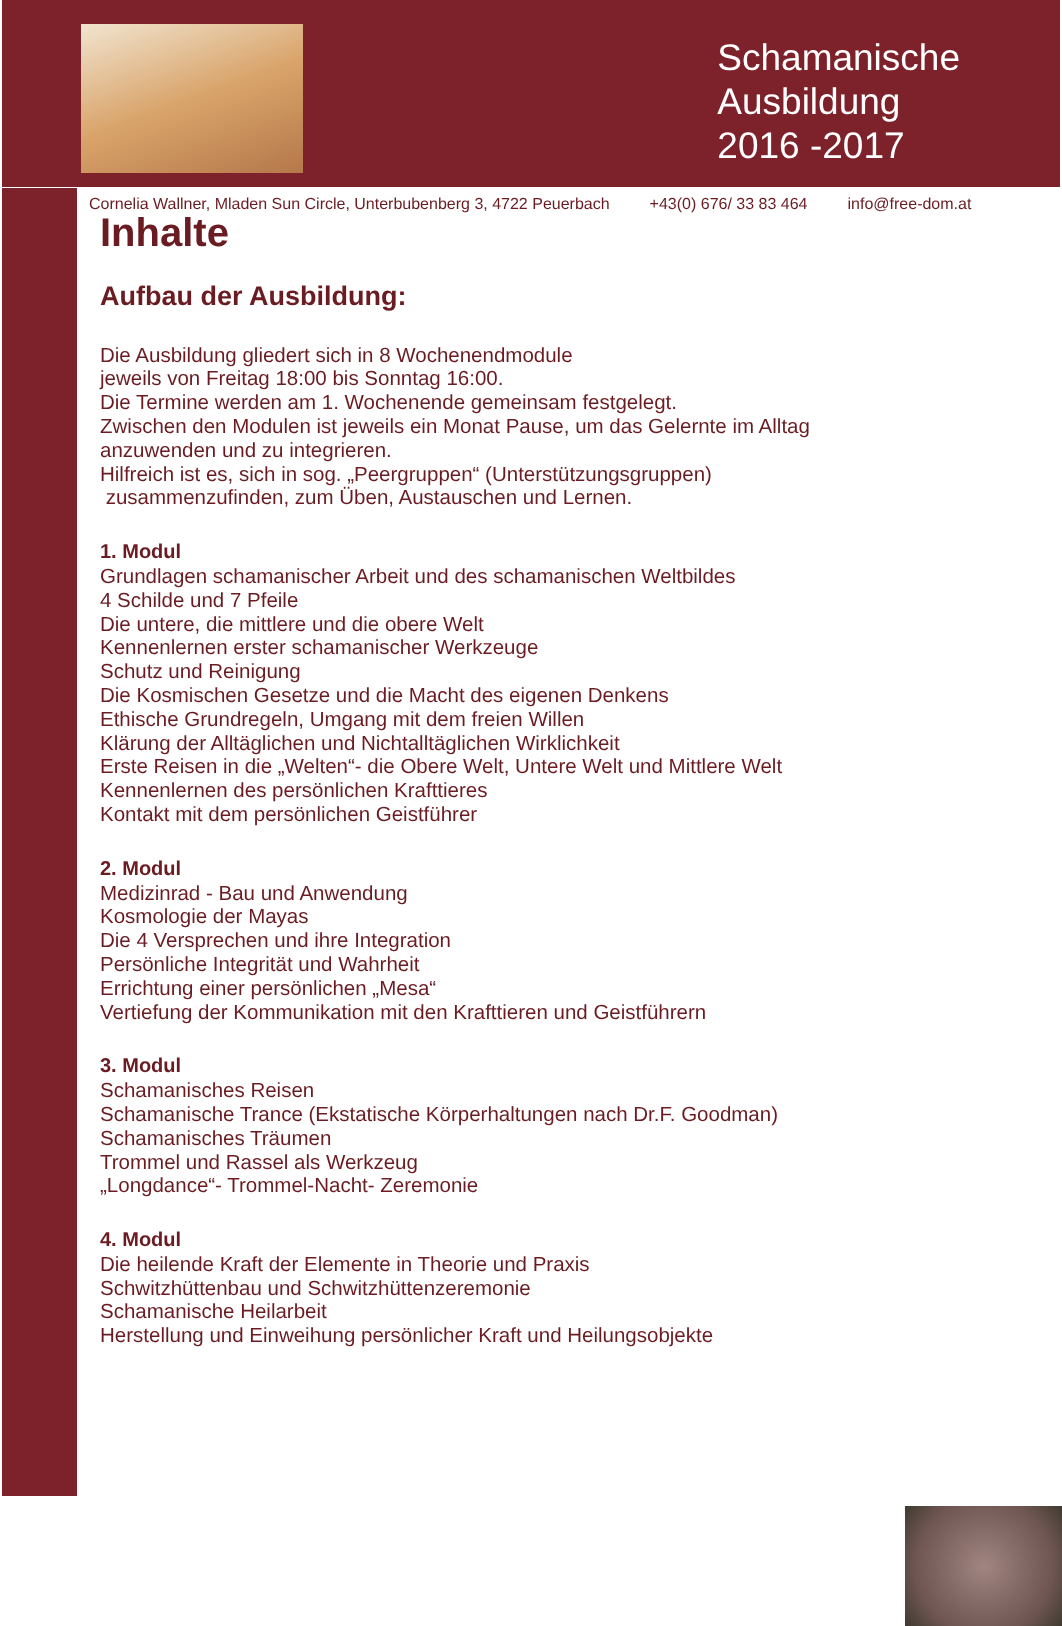Schamanische
Ausbildung
2016 -2017
Cornelia Wallner, Mladen Sun Circle, Unterbubenberg 3, 4722 Peuerbach +43(0) 676/ 33 83 464 info@free-dom.at
Inhalte
Aufbau der Ausbildung:
Die Ausbildung gliedert sich in 8 Wochenendmodule
jeweils von Freitag 18:00 bis Sonntag 16:00.
Die Termine werden am 1. Wochenende gemeinsam festgelegt.
Zwischen den Modulen ist jeweils ein Monat Pause, um das Gelernte im Alltag
anzuwenden und zu integrieren.
Hilfreich ist es, sich in sog. „Peergruppen“ (Unterstützungsgruppen)
zusammenzufinden, zum Üben, Austauschen und Lernen.
1. Modul
Grundlagen schamanischer Arbeit und des schamanischen Weltbildes
4 Schilde und 7 Pfeile
Die untere, die mittlere und die obere Welt
Kennenlernen erster schamanischer Werkzeuge
Schutz und Reinigung
Die Kosmischen Gesetze und die Macht des eigenen Denkens
Ethische Grundregeln, Umgang mit dem freien Willen
Klärung der Alltäglichen und Nichtalltäglichen Wirklichkeit
Erste Reisen in die „Welten“- die Obere Welt, Untere Welt und Mittlere Welt
Kennenlernen des persönlichen Krafttieres
Kontakt mit dem persönlichen Geistführer
2. Modul
Medizinrad - Bau und Anwendung
Kosmologie der Mayas
Die 4 Versprechen und ihre Integration
Persönliche Integrität und Wahrheit
Errichtung einer persönlichen „Mesa“
Vertiefung der Kommunikation mit den Krafttieren und Geistführern
3. Modul
Schamanisches Reisen
Schamanische Trance (Ekstatische Körperhaltungen nach Dr.F. Goodman)
Schamanisches Träumen
Trommel und Rassel als Werkzeug
„Longdance“- Trommel-Nacht- Zeremonie
4. Modul
Die heilende Kraft der Elemente in Theorie und Praxis
Schwitzhüttenbau und Schwitzhüttenzeremonie
Schamanische Heilarbeit
Herstellung und Einweihung persönlicher Kraft und Heilungsobjekte